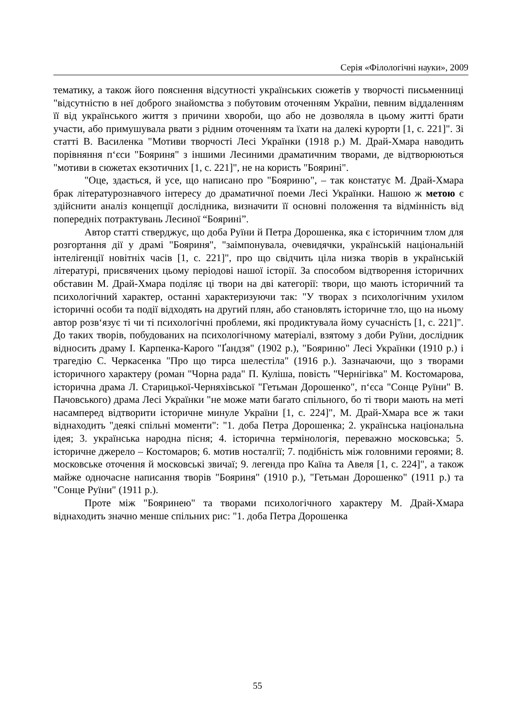Серія «Філологічні науки», 2009
тематику, а також його пояснення відсутності українських сюжетів у творчості письменниці "відсутністю в неї доброго знайомства з побутовим оточенням України, певним віддаленням її від українського життя з причини хвороби, що або не дозволяла в цьому житті брати участи, або примушувала рвати з рідним оточенням та їхати на далекі курорти [1, с. 221]". Зі статті В. Василенка "Мотиви творчості Лесі Українки (1918 р.) М. Драй-Хмара наводить порівняння п‘єси "Бояриня" з іншими Лесиними драматичним творами, де відтворюються "мотиви в сюжетах екзотичних [1, с. 221]", не на користь "Боярині".
"Оце, здається, й усе, що написано про "Бояриню", – так констатує М. Драй-Хмара брак літературознавчого інтересу до драматичної поеми Лесі Українки. Нашою ж метою є здійснити аналіз концепції дослідника, визначити її основні положення та відмінність від попередніх потрактувань Лесиної “Боярині”.
Автор статті стверджує, що доба Руїни й Петра Дорошенка, яка є історичним тлом для розгортання дії у драмі "Бояриня", "заімпонувала, очевидячки, українській національній інтелігенції новітніх часів [1, с. 221]", про що свідчить ціла низка творів в українській літературі, присвячених цьому періодові нашої історії. За способом відтворення історичних обставин М. Драй-Хмара поділяє ці твори на дві категорії: твори, що мають історичний та психологічний характер, останні характеризуючи так: "У творах з психологічним ухилом історичні особи та події відходять на другий плян, або становлять історичне тло, що на ньому автор розв‘язує ті чи ті психологічні проблеми, які продиктувала йому сучасність [1, с. 221]". До таких творів, побудованих на психологічному матеріалі, взятому з доби Руїни, дослідник відносить драму І. Карпенка-Карого "Ґандзя" (1902 р.), "Бояриню" Лесі Українки (1910 р.) і трагедію С. Черкасенка "Про що тирса шелестіла" (1916 р.). Зазначаючи, що з творами історичного характеру (роман "Чорна рада" П. Куліша, повість "Чернігівка" М. Костомарова, історична драма Л. Старицької-Черняхівської "Гетьман Дорошенко", п‘єса "Сонце Руїни" В. Пачовського) драма Лесі Українки "не може мати багато спільного, бо ті твори мають на меті насамперед відтворити історичне минуле України [1, с. 224]", М. Драй-Хмара все ж таки віднаходить "деякі спільні моменти": "1. доба Петра Дорошенка; 2. українська національна ідея; 3. українська народна пісня; 4. історична термінологія, переважно московська; 5. історичне джерело – Костомаров; 6. мотив носталгії; 7. подібність між головними героями; 8. московське оточення й московські звичаї; 9. легенда про Каїна та Авеля [1, с. 224]", а також майже одночасне написання творів "Бояриня" (1910 р.), "Гетьман Дорошенко" (1911 р.) та "Сонце Руїни" (1911 р.).
Проте між "Бояринею" та творами психологічного характеру М. Драй-Хмара віднаходить значно менше спільних рис: "1. доба Петра Дорошенка
55